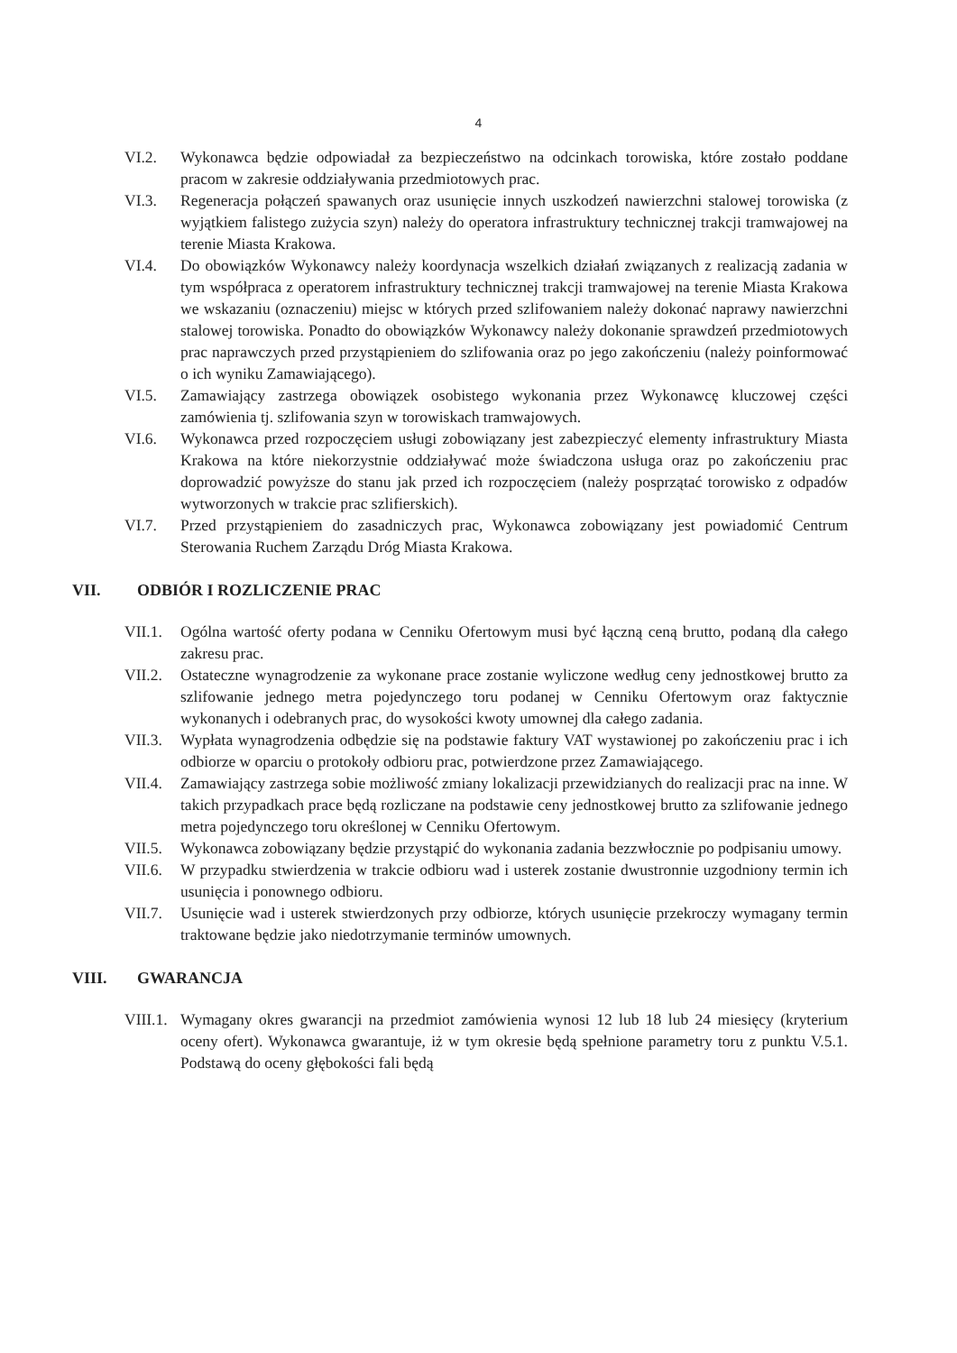4
VI.2. Wykonawca będzie odpowiadał za bezpieczeństwo na odcinkach torowiska, które zostało poddane pracom w zakresie oddziaływania przedmiotowych prac.
VI.3. Regeneracja połączeń spawanych oraz usunięcie innych uszkodzeń nawierzchni stalowej torowiska (z wyjątkiem falistego zużycia szyn) należy do operatora infrastruktury technicznej trakcji tramwajowej na terenie Miasta Krakowa.
VI.4. Do obowiązków Wykonawcy należy koordynacja wszelkich działań związanych z realizacją zadania w tym współpraca z operatorem infrastruktury technicznej trakcji tramwajowej na terenie Miasta Krakowa we wskazaniu (oznaczeniu) miejsc w których przed szlifowaniem należy dokonać naprawy nawierzchni stalowej torowiska. Ponadto do obowiązków Wykonawcy należy dokonanie sprawdzeń przedmiotowych prac naprawczych przed przystąpieniem do szlifowania oraz po jego zakończeniu (należy poinformować o ich wyniku Zamawiającego).
VI.5. Zamawiający zastrzega obowiązek osobistego wykonania przez Wykonawcę kluczowej części zamówienia tj. szlifowania szyn w torowiskach tramwajowych.
VI.6. Wykonawca przed rozpoczęciem usługi zobowiązany jest zabezpieczyć elementy infrastruktury Miasta Krakowa na które niekorzystnie oddziaływać może świadczona usługa oraz po zakończeniu prac doprowadzić powyższe do stanu jak przed ich rozpoczęciem (należy posprzątać torowisko z odpadów wytworzonych w trakcie prac szlifierskich).
VI.7. Przed przystąpieniem do zasadniczych prac, Wykonawca zobowiązany jest powiadomić Centrum Sterowania Ruchem Zarządu Dróg Miasta Krakowa.
VII. ODBIÓR I ROZLICZENIE PRAC
VII.1.
Ogólna wartość oferty podana w Cenniku Ofertowym musi być łączną ceną brutto, podaną dla całego zakresu prac.
VII.2.
Ostateczne wynagrodzenie za wykonane prace zostanie wyliczone według ceny jednostkowej brutto za szlifowanie jednego metra pojedynczego toru podanej w Cenniku Ofertowym oraz faktycznie wykonanych i odebranych prac, do wysokości kwoty umownej dla całego zadania.
VII.3.
Wypłata wynagrodzenia odbędzie się na podstawie faktury VAT wystawionej po zakończeniu prac i ich odbiorze w oparciu o protokoły odbioru prac, potwierdzone przez Zamawiającego.
VII.4.
Zamawiający zastrzega sobie możliwość zmiany lokalizacji przewidzianych do realizacji prac na inne. W takich przypadkach prace będą rozliczane na podstawie ceny jednostkowej brutto za szlifowanie jednego metra pojedynczego toru określonej w Cenniku Ofertowym.
VII.5.
Wykonawca zobowiązany będzie przystąpić do wykonania zadania bezzwłocznie po podpisaniu umowy.
VII.6.
W przypadku stwierdzenia w trakcie odbioru wad i usterek zostanie dwustronnie uzgodniony termin ich usunięcia i ponownego odbioru.
VII.7.
Usunięcie wad i usterek stwierdzonych przy odbiorze, których usunięcie przekroczy wymagany termin traktowane będzie jako niedotrzymanie terminów umownych.
VIII. GWARANCJA
VIII.1.
Wymagany okres gwarancji na przedmiot zamówienia wynosi 12 lub 18 lub 24 miesięcy (kryterium oceny ofert). Wykonawca gwarantuje, iż w tym okresie będą spełnione parametry toru z punktu V.5.1. Podstawą do oceny głębokości fali będą